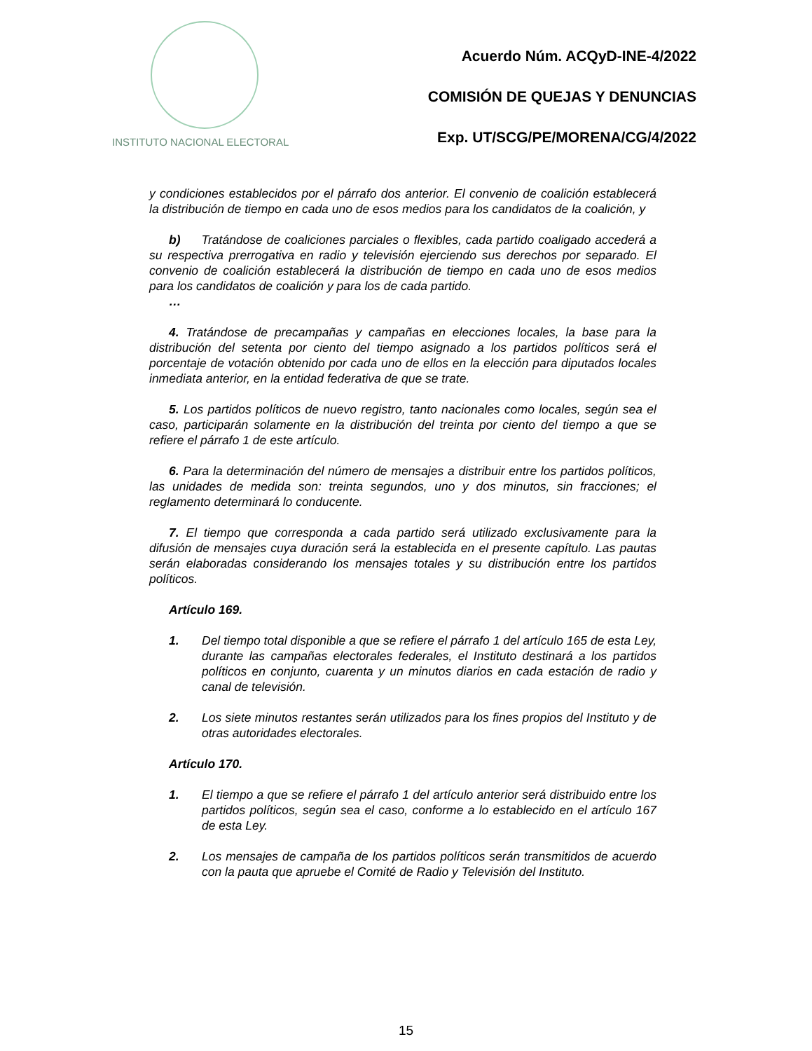INSTITUTO NACIONAL ELECTORAL
Acuerdo Núm. ACQyD-INE-4/2022
COMISIÓN DE QUEJAS Y DENUNCIAS
Exp. UT/SCG/PE/MORENA/CG/4/2022
y condiciones establecidos por el párrafo dos anterior. El convenio de coalición establecerá la distribución de tiempo en cada uno de esos medios para los candidatos de la coalición, y
b) Tratándose de coaliciones parciales o flexibles, cada partido coaligado accederá a su respectiva prerrogativa en radio y televisión ejerciendo sus derechos por separado. El convenio de coalición establecerá la distribución de tiempo en cada uno de esos medios para los candidatos de coalición y para los de cada partido.
…
4. Tratándose de precampañas y campañas en elecciones locales, la base para la distribución del setenta por ciento del tiempo asignado a los partidos políticos será el porcentaje de votación obtenido por cada uno de ellos en la elección para diputados locales inmediata anterior, en la entidad federativa de que se trate.
5. Los partidos políticos de nuevo registro, tanto nacionales como locales, según sea el caso, participarán solamente en la distribución del treinta por ciento del tiempo a que se refiere el párrafo 1 de este artículo.
6. Para la determinación del número de mensajes a distribuir entre los partidos políticos, las unidades de medida son: treinta segundos, uno y dos minutos, sin fracciones; el reglamento determinará lo conducente.
7. El tiempo que corresponda a cada partido será utilizado exclusivamente para la difusión de mensajes cuya duración será la establecida en el presente capítulo. Las pautas serán elaboradas considerando los mensajes totales y su distribución entre los partidos políticos.
Artículo 169.
1. Del tiempo total disponible a que se refiere el párrafo 1 del artículo 165 de esta Ley, durante las campañas electorales federales, el Instituto destinará a los partidos políticos en conjunto, cuarenta y un minutos diarios en cada estación de radio y canal de televisión.
2. Los siete minutos restantes serán utilizados para los fines propios del Instituto y de otras autoridades electorales.
Artículo 170.
1. El tiempo a que se refiere el párrafo 1 del artículo anterior será distribuido entre los partidos políticos, según sea el caso, conforme a lo establecido en el artículo 167 de esta Ley.
2. Los mensajes de campaña de los partidos políticos serán transmitidos de acuerdo con la pauta que apruebe el Comité de Radio y Televisión del Instituto.
15